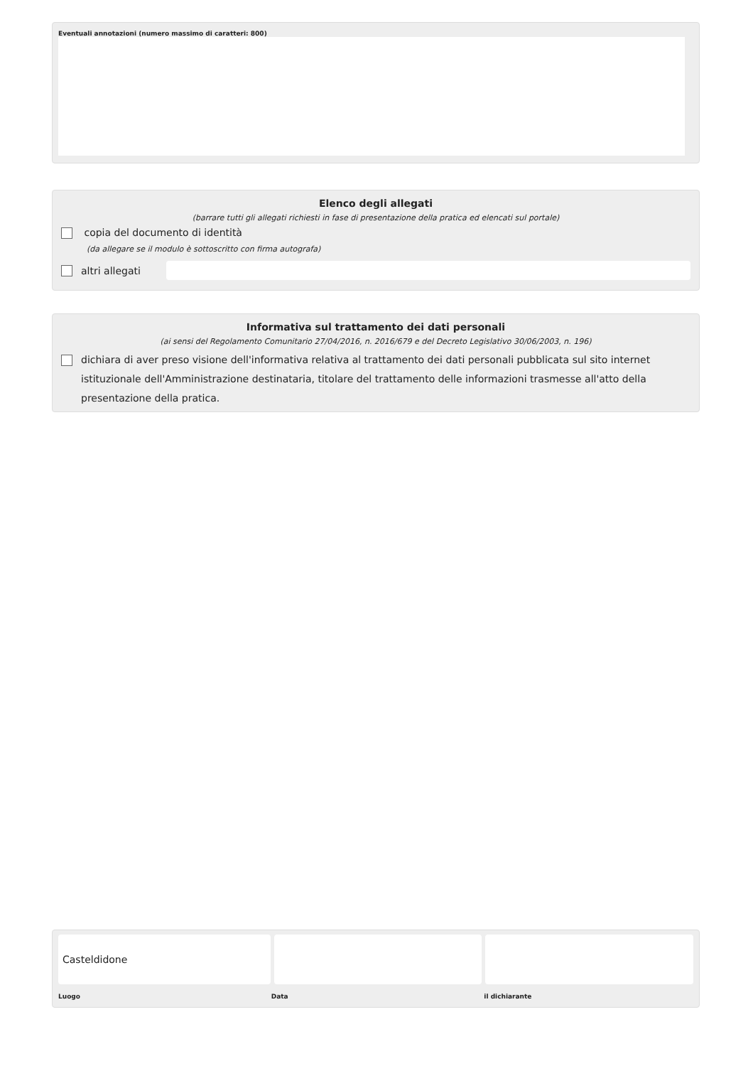Eventuali annotazioni (numero massimo di caratteri: 800)
Elenco degli allegati
(barrare tutti gli allegati richiesti in fase di presentazione della pratica ed elencati sul portale)
copia del documento di identità
(da allegare se il modulo è sottoscritto con firma autografa)
altri allegati
Informativa sul trattamento dei dati personali
(ai sensi del Regolamento Comunitario 27/04/2016, n. 2016/679 e del Decreto Legislativo 30/06/2003, n. 196)
dichiara di aver preso visione dell'informativa relativa al trattamento dei dati personali pubblicata sul sito internet istituzionale dell'Amministrazione destinataria, titolare del trattamento delle informazioni trasmesse all'atto della presentazione della pratica.
Casteldidone
Luogo Data il dichiarante